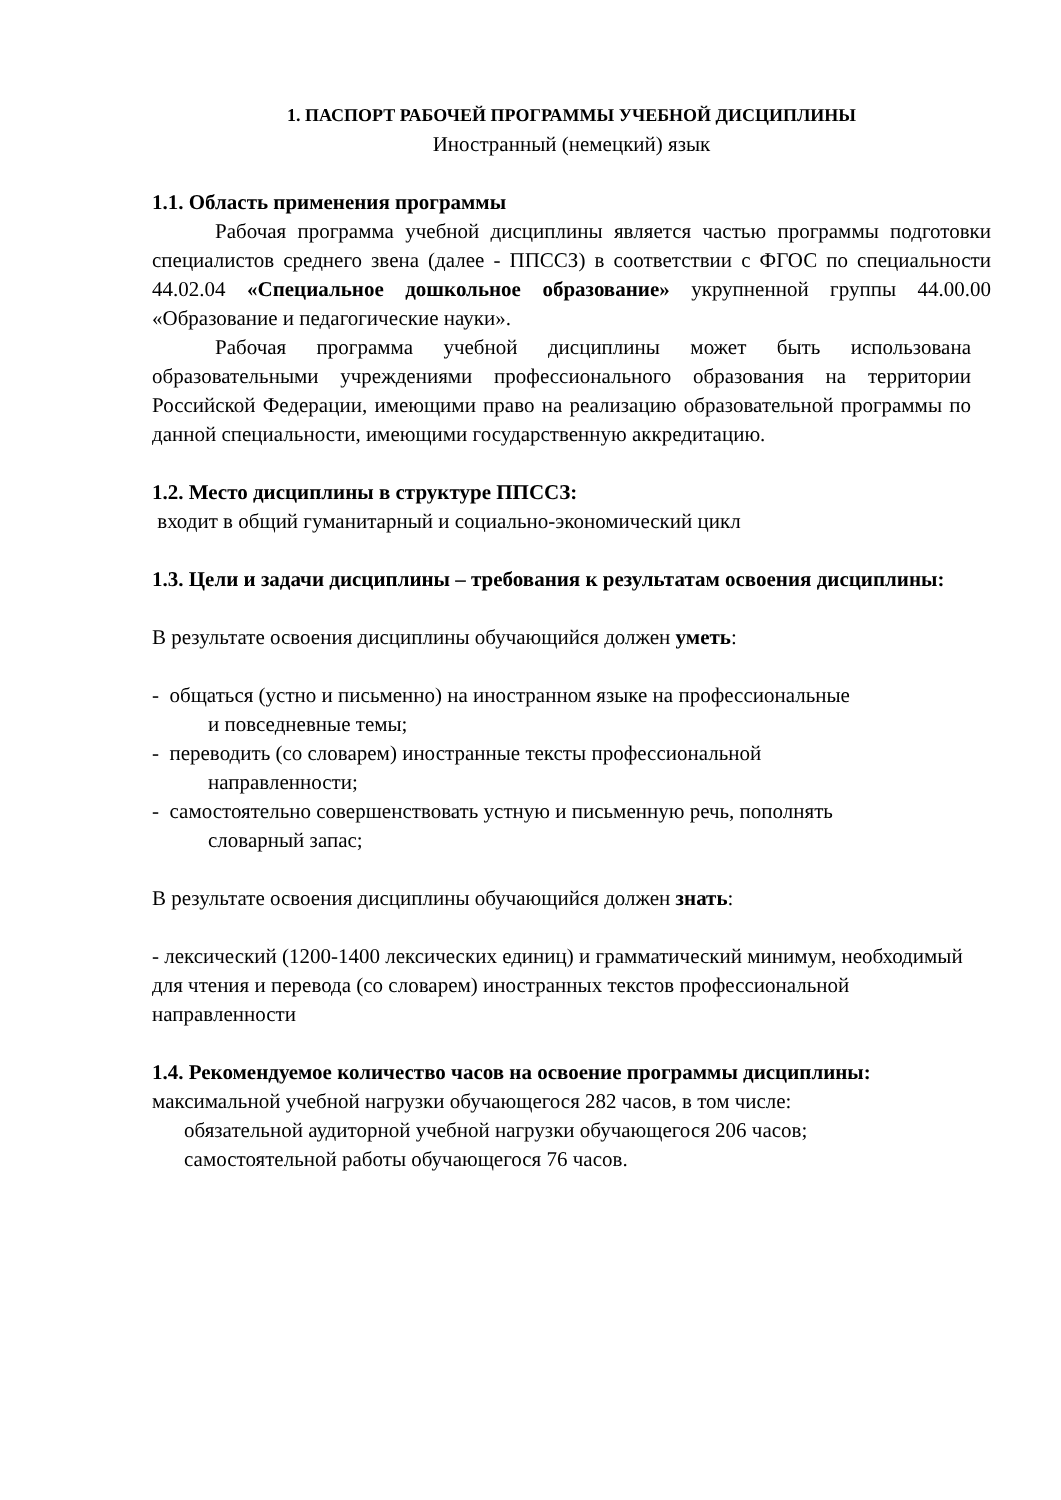1. ПАСПОРТ РАБОЧЕЙ ПРОГРАММЫ УЧЕБНОЙ ДИСЦИПЛИНЫ
Иностранный (немецкий) язык
1.1. Область применения программы
Рабочая программа учебной дисциплины является частью программы подготовки специалистов среднего звена (далее - ППССЗ) в соответствии с ФГОС по специальности 44.02.04 «Специальное дошкольное образование» укрупненной группы 44.00.00 «Образование и педагогические науки».
Рабочая программа учебной дисциплины может быть использована образовательными учреждениями профессионального образования на территории Российской Федерации, имеющими право на реализацию образовательной программы по данной специальности, имеющими государственную аккредитацию.
1.2. Место дисциплины в структуре ППССЗ:
входит в общий гуманитарный и социально-экономический цикл
1.3. Цели и задачи дисциплины – требования к результатам освоения дисциплины:
В результате освоения дисциплины обучающийся должен уметь:
- общаться (устно и письменно) на иностранном языке на профессиональные
и повседневные темы;
- переводить (со словарем) иностранные тексты профессиональной
направленности;
- самостоятельно совершенствовать устную и письменную речь, пополнять
словарный запас;
В результате освоения дисциплины обучающийся должен знать:
- лексический (1200-1400 лексических единиц) и грамматический минимум, необходимый для чтения и перевода (со словарем) иностранных текстов профессиональной направленности
1.4. Рекомендуемое количество часов на освоение программы дисциплины:
максимальной учебной нагрузки обучающегося 282 часов, в том числе:
обязательной аудиторной учебной нагрузки обучающегося 206 часов;
самостоятельной работы обучающегося 76 часов.